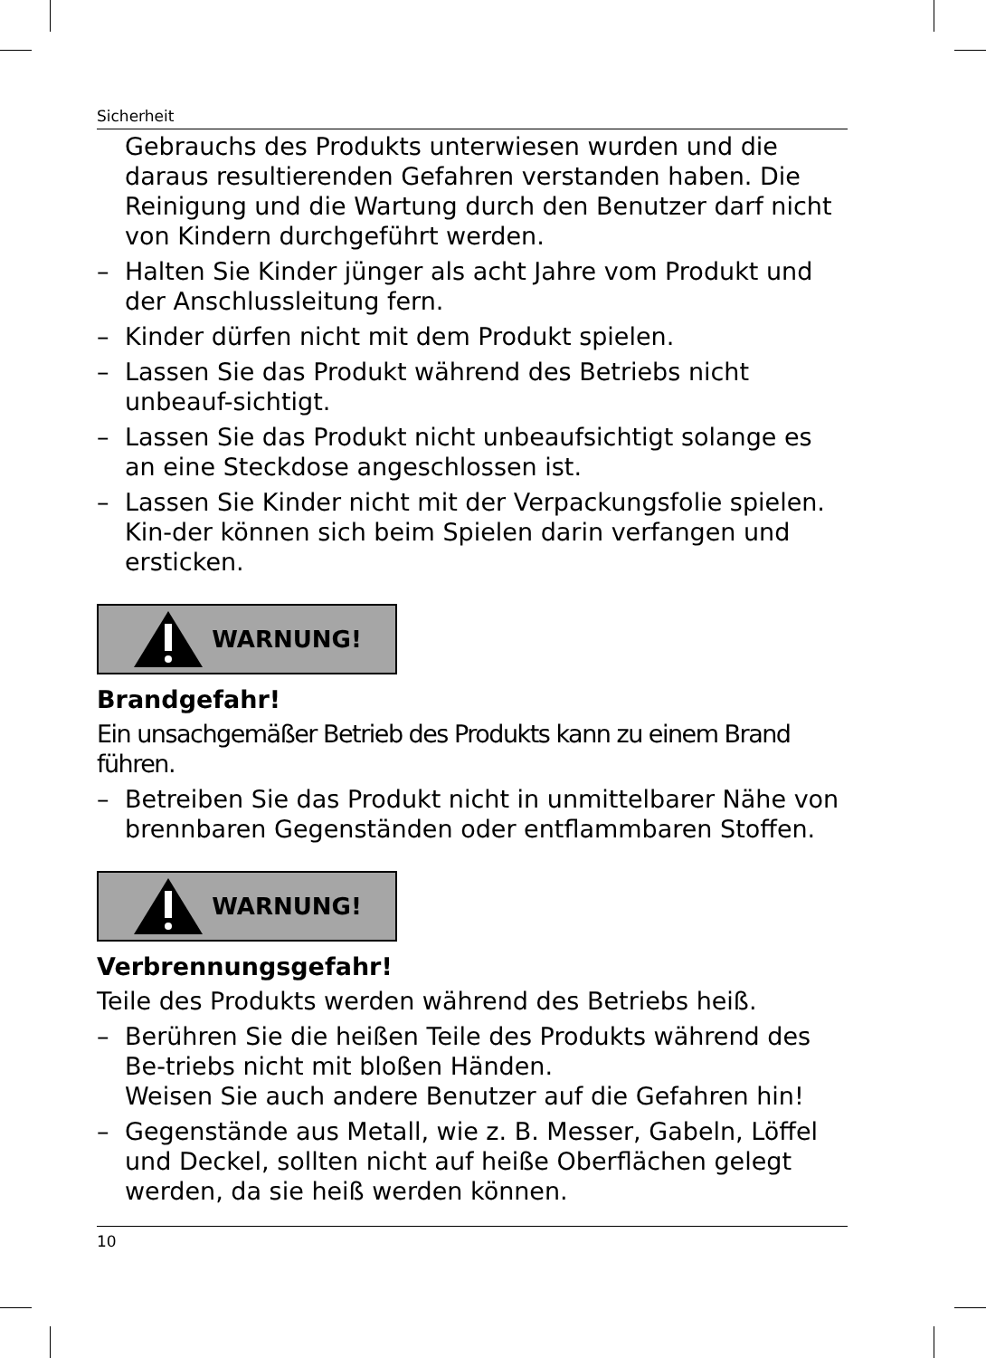Sicherheit
Gebrauchs des Produkts unterwiesen wurden und die daraus resultierenden Gefahren verstanden haben. Die Reinigung und die Wartung durch den Benutzer darf nicht von Kindern durchgeführt werden.
– Halten Sie Kinder jünger als acht Jahre vom Produkt und der Anschlussleitung fern.
– Kinder dürfen nicht mit dem Produkt spielen.
– Lassen Sie das Produkt während des Betriebs nicht unbeauf-sichtigt.
– Lassen Sie das Produkt nicht unbeaufsichtigt solange es an eine Steckdose angeschlossen ist.
– Lassen Sie Kinder nicht mit der Verpackungsfolie spielen. Kin-der können sich beim Spielen darin verfangen und ersticken.
WARNUNG!
Brandgefahr!
Ein unsachgemäßer Betrieb des Produkts kann zu einem Brand führen.
– Betreiben Sie das Produkt nicht in unmittelbarer Nähe von brennbaren Gegenständen oder entflammbaren Stoffen.
WARNUNG!
Verbrennungsgefahr!
Teile des Produkts werden während des Betriebs heiß.
– Berühren Sie die heißen Teile des Produkts während des Be-triebs nicht mit bloßen Händen.
Weisen Sie auch andere Benutzer auf die Gefahren hin!
– Gegenstände aus Metall, wie z. B. Messer, Gabeln, Löffel und Deckel, sollten nicht auf heiße Oberflächen gelegt werden, da sie heiß werden können.
10